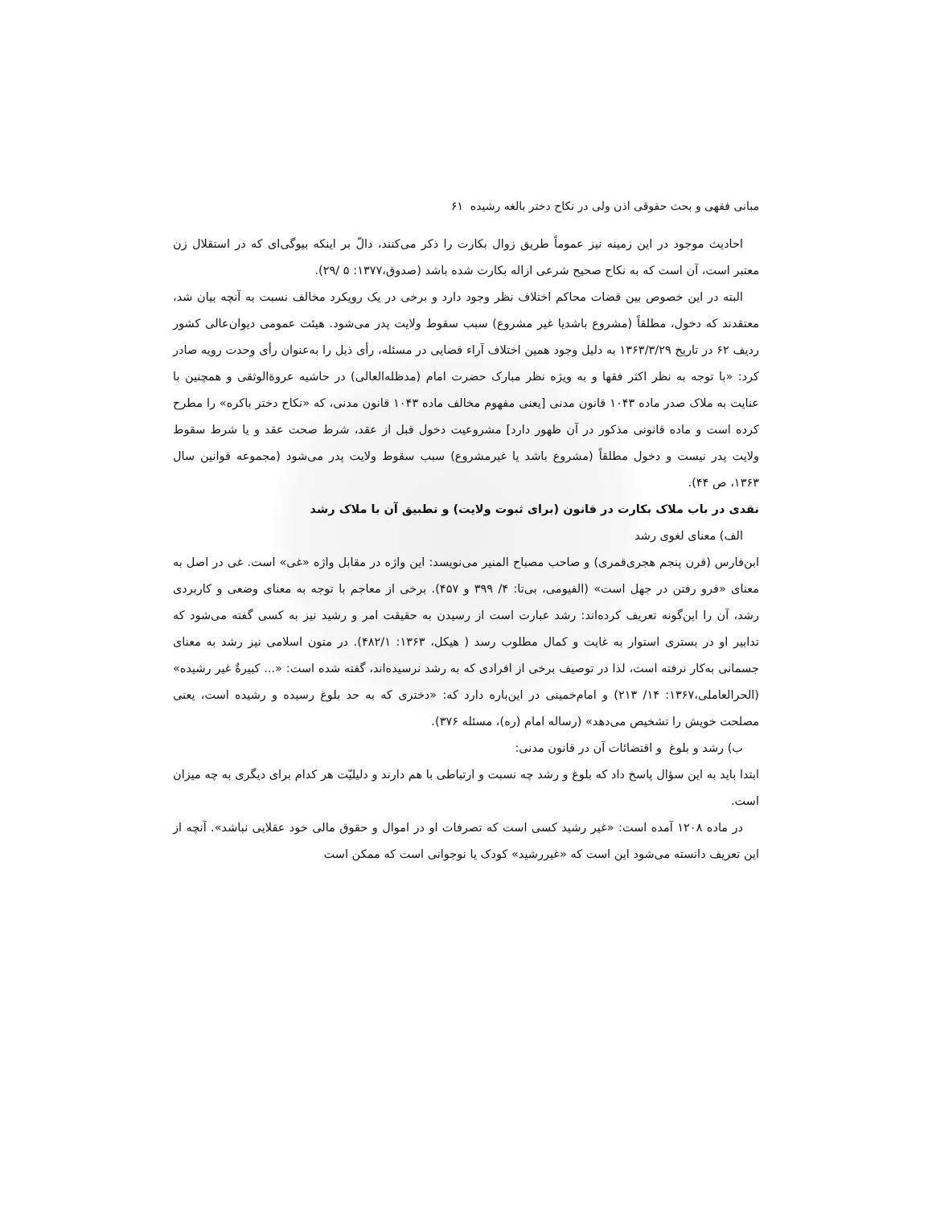مبانی فقهی و بحث حقوقی اذن ولی در نکاح دختر بالغه رشیده ۶۱
احادیث موجود در این زمینه نیز عموماً طریق زوال بکارت را ذکر می‌کنند، دالّ بر اینکه بیوگی‌ای که در استقلال زن معتبر است، آن است که به نکاح صحیح شرعی ازاله بکارت شده باشد (صدوق،۱۳۷۷: ۵ /۲۹).
البته در این خصوص بین قضات محاکم اختلاف نظر وجود دارد و برخی در یک رویکرد مخالف نسبت به آنچه بیان شد، معتقدند که دخول، مطلقاً (مشروع باشدیا غیر مشروع) سبب سقوط ولایت پدر می‌شود. هیئت عمومی دیوان‌عالی کشور ردیف ۶۲ در تاریخ ۱۳۶۳/۳/۲۹ به دلیل وجود همین اختلاف آراء قضایی در مسئله، رأی ذیل را به‌عنوان رأی وحدت رویه صادر کرد: «با توجه به نظر اکثر فقها و به ویژه نظر مبارک حضرت امام (مدظله‌العالی) در حاشیه عروة‌الوثقی و همچنین با عنایت به ملاک صدر ماده ۱۰۴۳ قانون مدنی [یعنی مفهوم مخالف ماده ۱۰۴۳ قانون مدنی، که «نکاح دختر باکره» را مطرح کرده است و ماده قانونی مذکور در آن ظهور دارد] مشروعیت دخول قبل از عقد، شرط صحت عقد و یا شرط سقوط ولایت پدر نیست و دخول مطلقاً (مشروع باشد یا غیرمشروع) سبب سقوط ولایت پدر می‌شود (مجموعه قوانین سال ۱۳۶۳، ص ۴۴).
نقدی در باب ملاک بکارت در قانون (برای ثبوت ولایت) و تطبیق آن با ملاک رشد
الف) معنای لغوی رشد
ابن‌فارس (قرن پنجم هجری‌قمری) و صاحب مصباح المنیر می‌نویسد: این واژه در مقابل واژه «غی» است. غی در اصل به معنای «فرو رفتن در جهل است» (الفیومی، بی‌تا: ۴/ ۳۹۹ و ۴۵۷). برخی از معاجم با توجه به معنای وضعی و کاربردی رشد، آن را این‌گونه تعریف کرده‌اند: رشد عبارت است از رسیدن به حقیقت امر و رشید نیز به کسی گفته می‌شود که تدابیر او در بستری استوار به غایت و کمال مطلوب رسد ( هیکل، ۱۳۶۳: ۴۸۲/۱). در متون اسلامی نیز رشد به معنای جسمانی به‌کار نرفته است، لذا در توصیف برخی از افرادی که به رشد نرسیده‌اند، گفته شده است: «... کبیرةٌ غیر رشیده» (الحرالعاملی،۱۳۶۷: ۱۴/ ۲۱۳) و امام‌خمینی در این‌باره دارد که: «دختری که به حد بلوغ رسیده و رشیده است، یعنی مصلحت خویش را تشخیص می‌دهد» (رساله امام (ره)، مسئله ۳۷۶).
ب) رشد و بلوغ و اقتضائات آن در قانون مدنی:
ابتدا باید به این سؤال پاسخ داد که بلوغ و رشد چه نسبت و ارتباطی با هم دارند و دلیلیّت هر کدام برای دیگری به چه میزان است.
در ماده ۱۲۰۸ آمده است: «غیر رشید کسی است که تصرفات او در اموال و حقوق مالی خود عقلایی نباشد». آنچه از این تعریف دانسته می‌شود این است که «غیررشید» کودک یا نوجوانی است که ممکن است